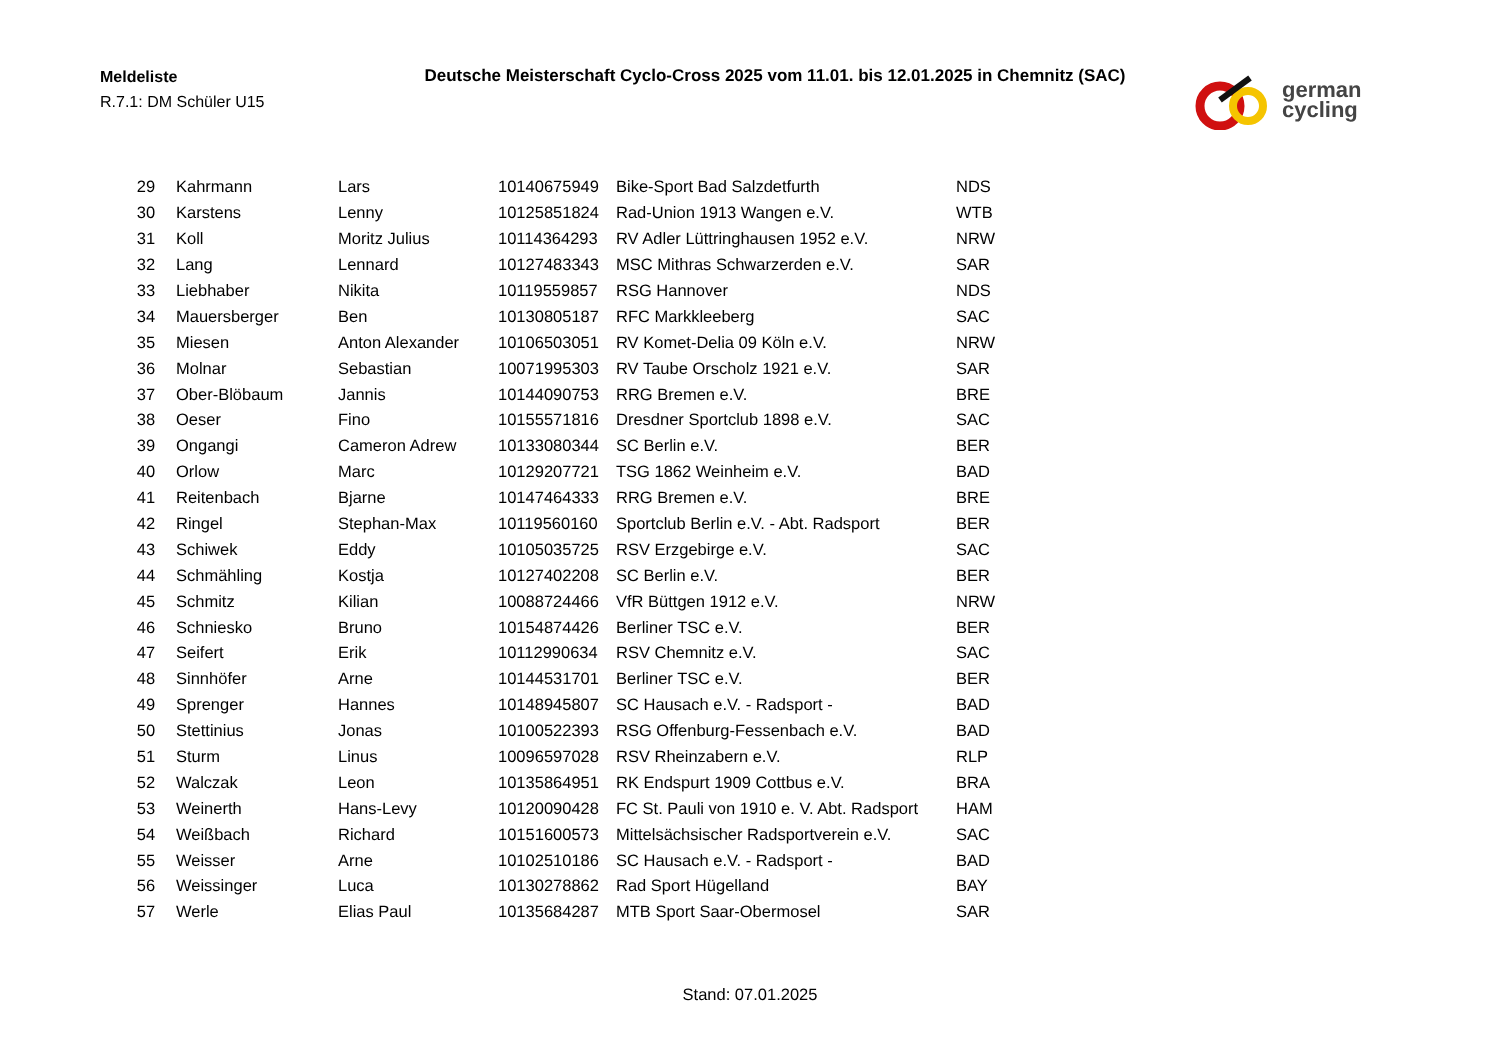Meldeliste
R.7.1: DM Schüler U15
Deutsche Meisterschaft Cyclo-Cross 2025 vom 11.01. bis 12.01.2025 in Chemnitz (SAC)
german
cycling
| 29 | Kahrmann | Lars | 10140675949 | Bike-Sport Bad Salzdetfurth | NDS |
| 30 | Karstens | Lenny | 10125851824 | Rad-Union 1913 Wangen e.V. | WTB |
| 31 | Koll | Moritz Julius | 10114364293 | RV Adler Lüttringhausen 1952 e.V. | NRW |
| 32 | Lang | Lennard | 10127483343 | MSC Mithras Schwarzerden e.V. | SAR |
| 33 | Liebhaber | Nikita | 10119559857 | RSG Hannover | NDS |
| 34 | Mauersberger | Ben | 10130805187 | RFC Markkleeberg | SAC |
| 35 | Miesen | Anton Alexander | 10106503051 | RV Komet-Delia 09 Köln e.V. | NRW |
| 36 | Molnar | Sebastian | 10071995303 | RV Taube Orscholz 1921 e.V. | SAR |
| 37 | Ober-Blöbaum | Jannis | 10144090753 | RRG Bremen e.V. | BRE |
| 38 | Oeser | Fino | 10155571816 | Dresdner Sportclub 1898 e.V. | SAC |
| 39 | Ongangi | Cameron Adrew | 10133080344 | SC Berlin e.V. | BER |
| 40 | Orlow | Marc | 10129207721 | TSG 1862 Weinheim e.V. | BAD |
| 41 | Reitenbach | Bjarne | 10147464333 | RRG Bremen e.V. | BRE |
| 42 | Ringel | Stephan-Max | 10119560160 | Sportclub Berlin e.V. - Abt. Radsport | BER |
| 43 | Schiwek | Eddy | 10105035725 | RSV Erzgebirge e.V. | SAC |
| 44 | Schmähling | Kostja | 10127402208 | SC Berlin e.V. | BER |
| 45 | Schmitz | Kilian | 10088724466 | VfR Büttgen 1912 e.V. | NRW |
| 46 | Schniesko | Bruno | 10154874426 | Berliner TSC e.V. | BER |
| 47 | Seifert | Erik | 10112990634 | RSV Chemnitz e.V. | SAC |
| 48 | Sinnhöfer | Arne | 10144531701 | Berliner TSC e.V. | BER |
| 49 | Sprenger | Hannes | 10148945807 | SC Hausach e.V. - Radsport - | BAD |
| 50 | Stettinius | Jonas | 10100522393 | RSG Offenburg-Fessenbach e.V. | BAD |
| 51 | Sturm | Linus | 10096597028 | RSV Rheinzabern e.V. | RLP |
| 52 | Walczak | Leon | 10135864951 | RK Endspurt 1909 Cottbus e.V. | BRA |
| 53 | Weinerth | Hans-Levy | 10120090428 | FC St. Pauli von 1910 e. V. Abt. Radsport | HAM |
| 54 | Weißbach | Richard | 10151600573 | Mittelsächsischer Radsportverein e.V. | SAC |
| 55 | Weisser | Arne | 10102510186 | SC Hausach e.V. - Radsport - | BAD |
| 56 | Weissinger | Luca | 10130278862 | Rad Sport Hügelland | BAY |
| 57 | Werle | Elias Paul | 10135684287 | MTB Sport Saar-Obermosel | SAR |
Stand: 07.01.2025